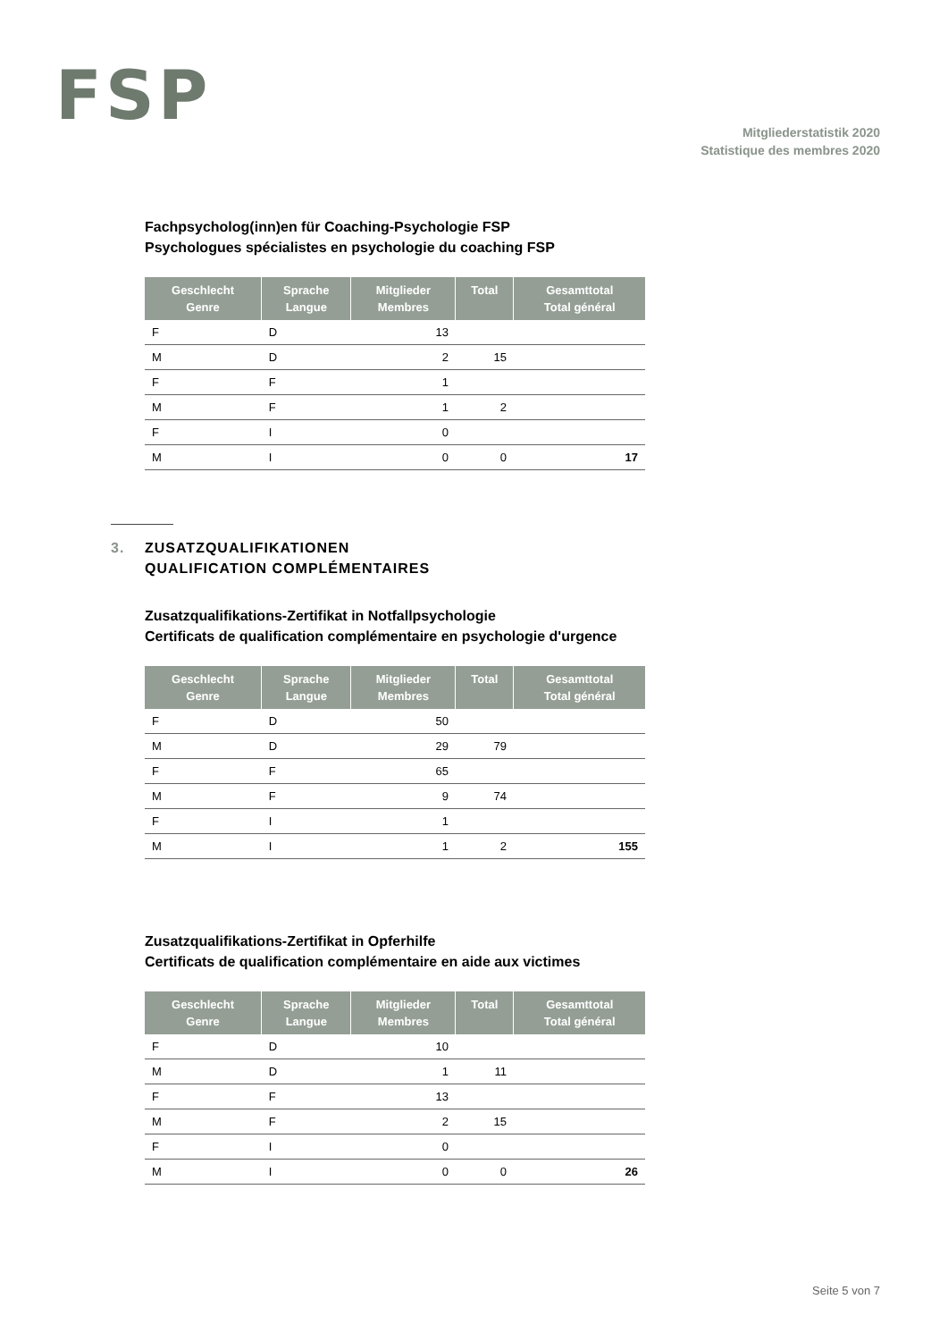FSP
Mitgliederstatistik 2020
Statistique des membres 2020
Fachpsycholog(inn)en für Coaching-Psychologie FSP
Psychologues spécialistes en psychologie du coaching FSP
| Geschlecht Genre | Sprache Langue | Mitglieder Membres | Total | Gesamttotal Total général |
| --- | --- | --- | --- | --- |
| F | D | 13 | | |
| M | D | 2 | 15 | |
| F | F | 1 | | |
| M | F | 1 | 2 | |
| F | I | 0 | | |
| M | I | 0 | 0 | 17 |
3. ZUSATZQUALIFIKATIONEN
QUALIFICATION COMPLÉMENTAIRES
Zusatzqualifikations-Zertifikat in Notfallpsychologie
Certificats de qualification complémentaire en psychologie d'urgence
| Geschlecht Genre | Sprache Langue | Mitglieder Membres | Total | Gesamttotal Total général |
| --- | --- | --- | --- | --- |
| F | D | 50 | | |
| M | D | 29 | 79 | |
| F | F | 65 | | |
| M | F | 9 | 74 | |
| F | I | 1 | | |
| M | I | 1 | 2 | 155 |
Zusatzqualifikations-Zertifikat in Opferhilfe
Certificats de qualification complémentaire en aide aux victimes
| Geschlecht Genre | Sprache Langue | Mitglieder Membres | Total | Gesamttotal Total général |
| --- | --- | --- | --- | --- |
| F | D | 10 | | |
| M | D | 1 | 11 | |
| F | F | 13 | | |
| M | F | 2 | 15 | |
| F | I | 0 | | |
| M | I | 0 | 0 | 26 |
Seite 5 von 7